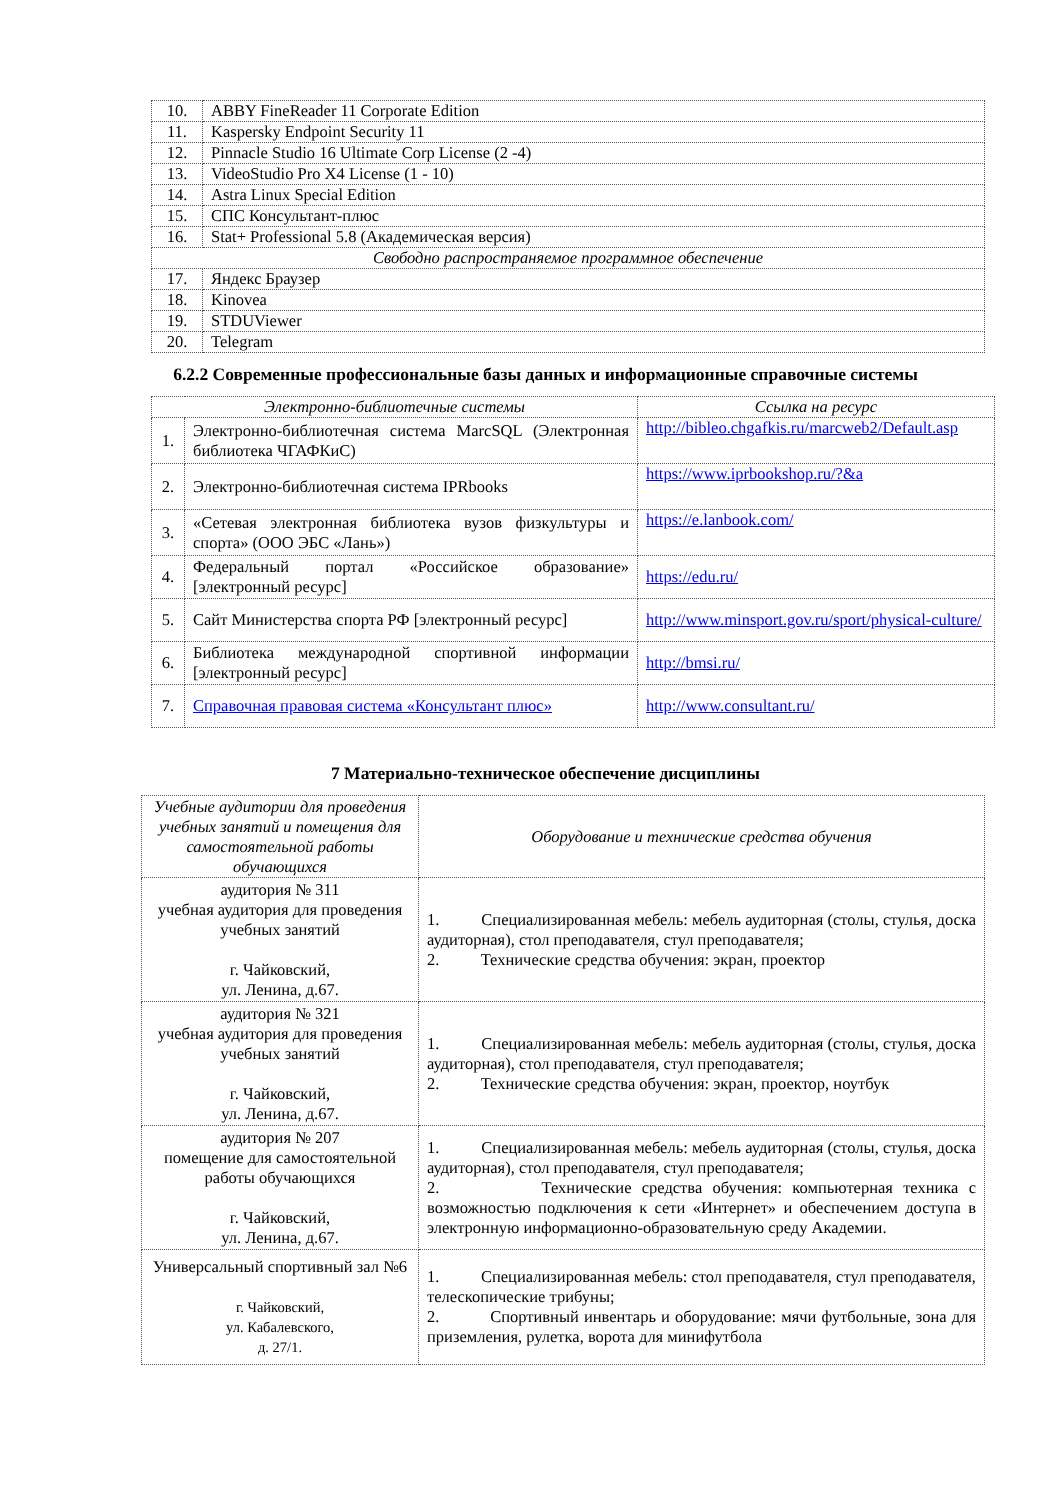| 10. | ABBY FineReader 11 Corporate Edition |
| 11. | Kaspersky Endpoint Security 11 |
| 12. | Pinnacle Studio 16 Ultimate Corp License (2 -4) |
| 13. | VideoStudio Pro X4 License (1 - 10) |
| 14. | Astra Linux Special Edition |
| 15. | СПС Консультант-плюс |
| 16. | Stat+ Professional 5.8 (Академическая версия) |
| Свободно распространяемое программное обеспечение | |
| 17. | Яндекс Браузер |
| 18. | Kinovea |
| 19. | STDUViewer |
| 20. | Telegram |
6.2.2 Современные профессиональные базы данных и информационные справочные системы
| Электронно-библиотечные системы | | Ссылка на ресурс |
| --- | --- | --- |
| 1. | Электронно-библиотечная система MarcSQL (Электронная библиотека ЧГАФКиС) | http://bibleo.chgafkis.ru/marcweb2/Default.asp |
| 2. | Электронно-библиотечная система IPRbooks | https://www.iprbookshop.ru/?&a |
| 3. | «Сетевая электронная библиотека вузов физкультуры и спорта» (ООО ЭБС «Лань») | https://e.lanbook.com/ |
| 4. | Федеральный портал «Российское образование» [электронный ресурс] | https://edu.ru/ |
| 5. | Сайт Министерства спорта РФ [электронный ресурс] | http://www.minsport.gov.ru/sport/physical-culture/ |
| 6. | Библиотека международной спортивной информации [электронный ресурс] | http://bmsi.ru/ |
| 7. | Справочная правовая система «Консультант плюс» | http://www.consultant.ru/ |
7 Материально-техническое обеспечение дисциплины
| Учебные аудитории для проведения учебных занятий и помещения для самостоятельной работы обучающихся | Оборудование и технические средства обучения |
| --- | --- |
| аудитория № 311 учебная аудитория для проведения учебных занятий г. Чайковский, ул. Ленина, д.67. | 1. Специализированная мебель: мебель аудиторная (столы, стулья, доска аудиторная), стол преподавателя, стул преподавателя; 2. Технические средства обучения: экран, проектор |
| аудитория № 321 учебная аудитория для проведения учебных занятий г. Чайковский, ул. Ленина, д.67. | 1. Специализированная мебель: мебель аудиторная (столы, стулья, доска аудиторная), стол преподавателя, стул преподавателя; 2. Технические средства обучения: экран, проектор, ноутбук |
| аудитория № 207 помещение для самостоятельной работы обучающихся г. Чайковский, ул. Ленина, д.67. | 1. Специализированная мебель: мебель аудиторная (столы, стулья, доска аудиторная), стол преподавателя, стул преподавателя; 2. Технические средства обучения: компьютерная техника с возможностью подключения к сети «Интернет» и обеспечением доступа в электронную информационно-образовательную среду Академии. |
| Универсальный спортивный зал №6 г. Чайковский, ул. Кабалевского, д. 27/1. | 1. Специализированная мебель: стол преподавателя, стул преподавателя, телескопические трибуны; 2. Спортивный инвентарь и оборудование: мячи футбольные, зона для приземления, рулетка, ворота для минифутбола |